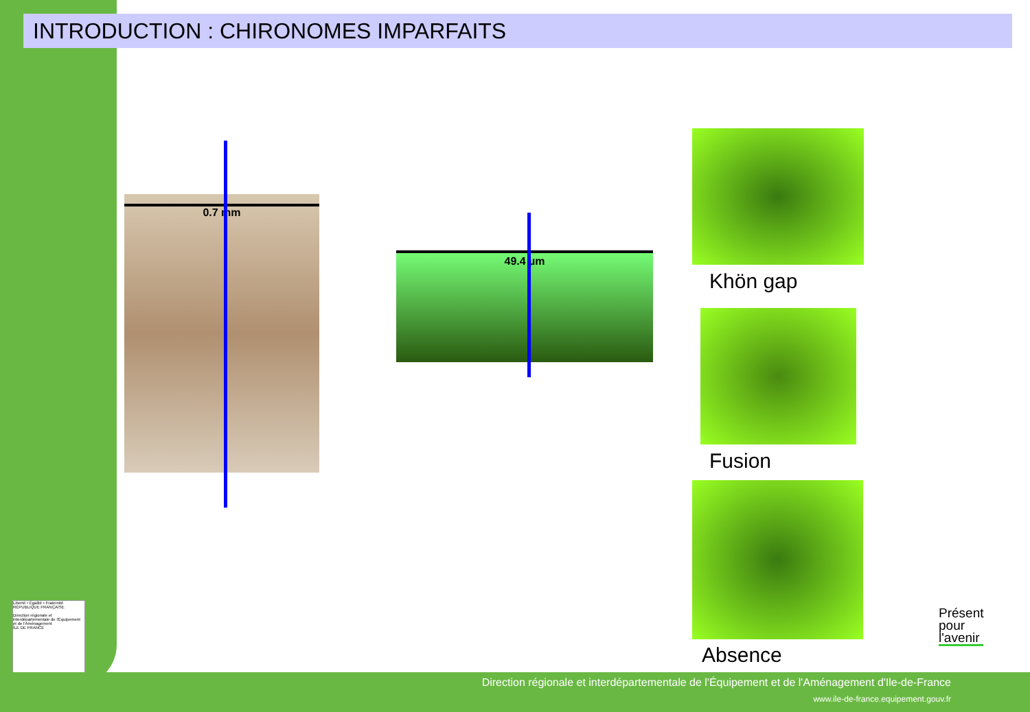INTRODUCTION : CHIRONOMES IMPARFAITS
0.7 mm
49.4 µm
Khön gap
Fusion
Absence
Présent
pour
l'avenir
Liberté • Égalité • Fraternité
RÉPUBLIQUE FRANÇAISE
Direction régionale et interdépartementale de l'Équipement et de l'Aménagement
ÎLE DE FRANCE
Direction régionale et interdépartementale de l'Équipement et de l'Aménagement d'Ile-de-France
www.ile-de-france.equipement.gouv.fr